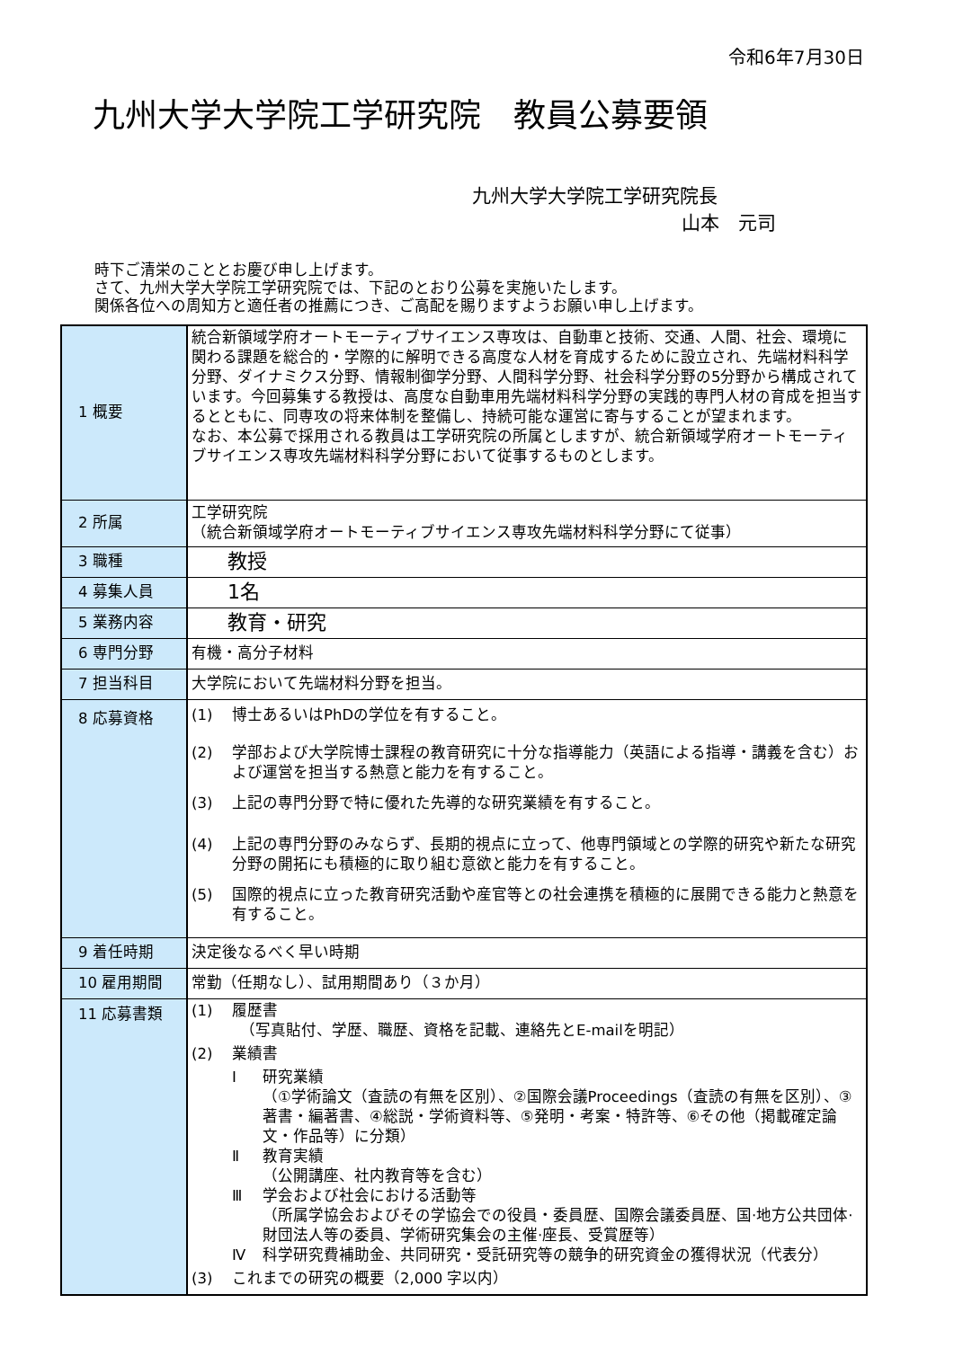令和6年7月30日
九州大学大学院工学研究院　教員公募要領
九州大学大学院工学研究院長
山本　元司
時下ご清栄のこととお慶び申し上げます。
さて、九州大学大学院工学研究院では、下記のとおり公募を実施いたします。
関係各位への周知方と適任者の推薦につき、ご高配を賜りますようお願い申し上げます。
| 1 概要 | 統合新領域学府オートモーティブサイエンス専攻は、自動車と技術、交通、人間、社会、環境に関わる課題を総合的・学際的に解明できる高度な人材を育成するために設立され、先端材料科学分野、ダイナミクス分野、情報制御学分野、人間科学分野、社会科学分野の5分野から構成されています。今回募集する教授は、高度な自動車用先端材料科学分野の実践的専門人材の育成を担当するとともに、同専攻の将来体制を整備し、持続可能な運営に寄与することが望まれます。 なお、本公募で採用される教員は工学研究院の所属としますが、統合新領域学府オートモーティブサイエンス専攻先端材料科学分野において従事するものとします。 |
| 2 所属 | 工学研究院 （統合新領域学府オートモーティブサイエンス専攻先端材料科学分野にて従事） |
| 3 職種 | 教授 |
| 4 募集人員 | 1名 |
| 5 業務内容 | 教育・研究 |
| 6 専門分野 | 有機・高分子材料 |
| 7 担当科目 | 大学院において先端材料分野を担当。 |
| 8 応募資格 | (1) 博士あるいはPhDの学位を有すること。 (2) 学部および大学院博士課程の教育研究に十分な指導能力（英語による指導・講義を含む）および運営を担当する熱意と能力を有すること。 (3) 上記の専門分野で特に優れた先導的な研究業績を有すること。 (4) 上記の専門分野のみならず、長期的視点に立って、他専門領域との学際的研究や新たな研究分野の開拓にも積極的に取り組む意欲と能力を有すること。 (5) 国際的視点に立った教育研究活動や産官等との社会連携を積極的に展開できる能力と熱意を有すること。 |
| 9 着任時期 | 決定後なるべく早い時期 |
| 10 雇用期間 | 常勤（任期なし）、試用期間あり（３か月） |
| 11 応募書類 | (1) 履歴書 （写真貼付、学歴、職歴、資格を記載、連絡先とE-mailを明記） (2) 業績書 Ⅰ 研究業績 （①学術論文（査読の有無を区別）、②国際会議Proceedings（査読の有無を区別）、③著書・編著書、④総説・学術資料等、⑤発明・考案・特許等、⑥その他（掲載確定論文・作品等）に分類） Ⅱ 教育実績 （公開講座、社内教育等を含む） Ⅲ 学会および社会における活動等 （所属学協会およびその学協会での役員・委員歴、国際会議委員歴、国·地方公共団体·財団法人等の委員、学術研究集会の主催·座長、受賞歴等） Ⅳ 科学研究費補助金、共同研究・受託研究等の競争的研究資金の獲得状況（代表分） (3) これまでの研究の概要（2,000 字以内） |